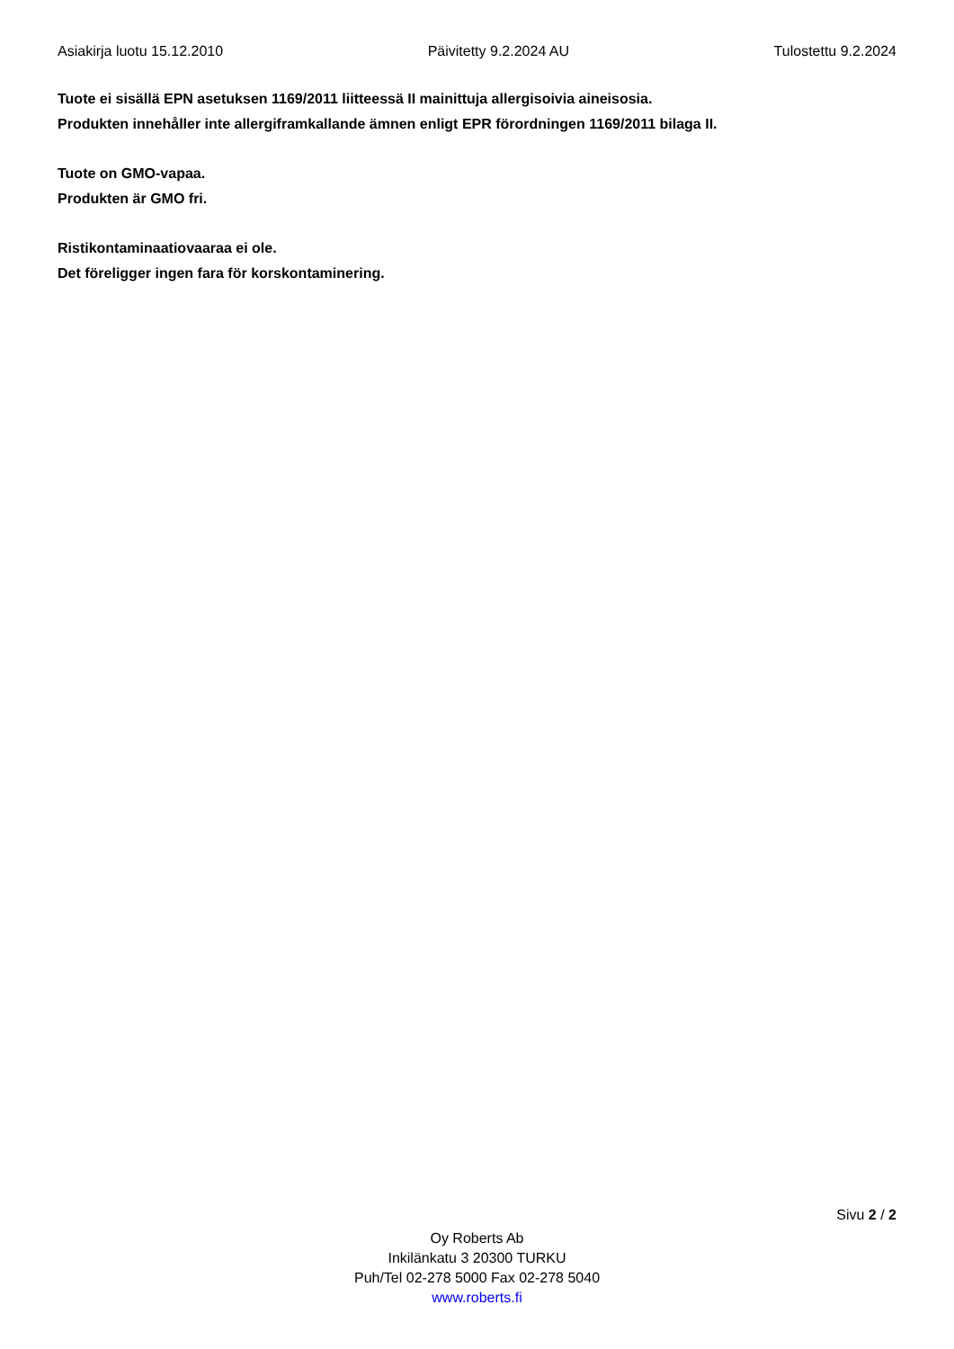Asiakirja luotu 15.12.2010 Päivitetty 9.2.2024 AU Tulostettu 9.2.2024
Tuote ei sisällä EPN asetuksen 1169/2011 liitteessä II mainittuja allergisoivia aineisosia.
Produkten innehåller inte allergiframkallande ämnen enligt EPR förordningen 1169/2011 bilaga II.
Tuote on GMO-vapaa.
Produkten är GMO fri.
Ristikontaminaatiovaaraa ei ole.
Det föreligger ingen fara för korskontaminering.
Sivu 2 / 2
Oy Roberts Ab
Inkilänkatu 3 20300 TURKU
Puh/Tel 02-278 5000 Fax 02-278 5040
www.roberts.fi